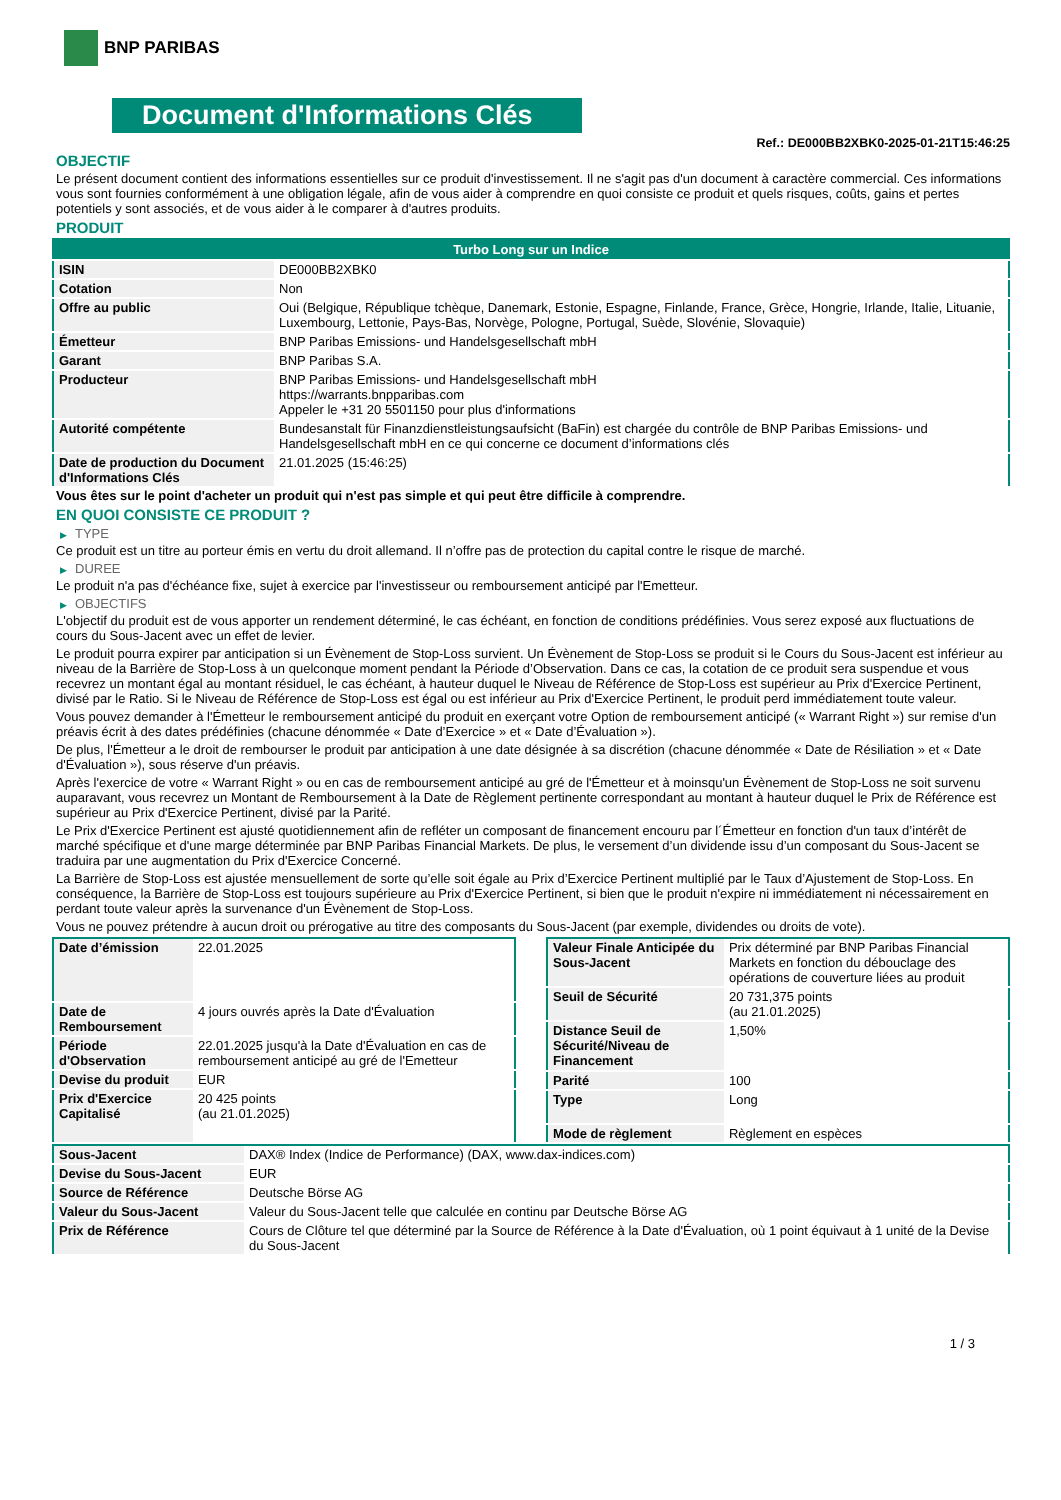BNP PARIBAS
Document d'Informations Clés
Ref.: DE000BB2XBK0-2025-01-21T15:46:25
OBJECTIF
Le présent document contient des informations essentielles sur ce produit d'investissement. Il ne s'agit pas d'un document à caractère commercial. Ces informations vous sont fournies conformément à une obligation légale, afin de vous aider à comprendre en quoi consiste ce produit et quels risques, coûts, gains et pertes potentiels y sont associés, et de vous aider à le comparer à d'autres produits.
PRODUIT
| Turbo Long sur un Indice | |
| ISIN | DE000BB2XBK0 |
| Cotation | Non |
| Offre au public | Oui (Belgique, République tchèque, Danemark, Estonie, Espagne, Finlande, France, Grèce, Hongrie, Irlande, Italie, Lituanie, Luxembourg, Lettonie, Pays-Bas, Norvège, Pologne, Portugal, Suède, Slovénie, Slovaquie) |
| Émetteur | BNP Paribas Emissions- und Handelsgesellschaft mbH |
| Garant | BNP Paribas S.A. |
| Producteur | BNP Paribas Emissions- und Handelsgesellschaft mbH https://warrants.bnpparibas.com Appeler le +31 20 5501150 pour plus d'informations |
| Autorité compétente | Bundesanstalt für Finanzdienstleistungsaufsicht (BaFin) est chargée du contrôle de BNP Paribas Emissions- und Handelsgesellschaft mbH en ce qui concerne ce document d’informations clés |
| Date de production du Document d'Informations Clés | 21.01.2025 (15:46:25) |
Vous êtes sur le point d'acheter un produit qui n'est pas simple et qui peut être difficile à comprendre.
EN QUOI CONSISTE CE PRODUIT ?
▶ TYPE
Ce produit est un titre au porteur émis en vertu du droit allemand. Il n’offre pas de protection du capital contre le risque de marché.
▶ DUREE
Le produit n'a pas d'échéance fixe, sujet à exercice par l'investisseur ou remboursement anticipé par l'Emetteur.
▶ OBJECTIFS
L'objectif du produit est de vous apporter un rendement déterminé, le cas échéant, en fonction de conditions prédéfinies. Vous serez exposé aux fluctuations de cours du Sous-Jacent avec un effet de levier.
Le produit pourra expirer par anticipation si un Évènement de Stop-Loss survient. Un Évènement de Stop-Loss se produit si le Cours du Sous-Jacent est inférieur au niveau de la Barrière de Stop-Loss à un quelconque moment pendant la Période d’Observation. Dans ce cas, la cotation de ce produit sera suspendue et vous recevrez un montant égal au montant résiduel, le cas échéant, à hauteur duquel le Niveau de Référence de Stop-Loss est supérieur au Prix d'Exercice Pertinent, divisé par le Ratio. Si le Niveau de Référence de Stop-Loss est égal ou est inférieur au Prix d'Exercice Pertinent, le produit perd immédiatement toute valeur.
Vous pouvez demander à l'Émetteur le remboursement anticipé du produit en exerçant votre Option de remboursement anticipé (« Warrant Right ») sur remise d'un préavis écrit à des dates prédéfinies (chacune dénommée « Date d’Exercice » et « Date d’Évaluation »).
De plus, l'Émetteur a le droit de rembourser le produit par anticipation à une date désignée à sa discrétion (chacune dénommée « Date de Résiliation » et « Date d'Évaluation »), sous réserve d'un préavis.
Après l'exercice de votre « Warrant Right » ou en cas de remboursement anticipé au gré de l'Émetteur et à moinsqu'un Évènement de Stop-Loss ne soit survenu auparavant, vous recevrez un Montant de Remboursement à la Date de Règlement pertinente correspondant au montant à hauteur duquel le Prix de Référence est supérieur au Prix d'Exercice Pertinent, divisé par la Parité.
Le Prix d'Exercice Pertinent est ajusté quotidiennement afin de refléter un composant de financement encouru par l´Émetteur en fonction d'un taux d’intérêt de marché spécifique et d'une marge déterminée par BNP Paribas Financial Markets. De plus, le versement d’un dividende issu d’un composant du Sous-Jacent se traduira par une augmentation du Prix d'Exercice Concerné.
La Barrière de Stop-Loss est ajustée mensuellement de sorte qu’elle soit égale au Prix d’Exercice Pertinent multiplié par le Taux d’Ajustement de Stop-Loss. En conséquence, la Barrière de Stop-Loss est toujours supérieure au Prix d'Exercice Pertinent, si bien que le produit n'expire ni immédiatement ni nécessairement en perdant toute valeur après la survenance d'un Évènement de Stop-Loss.
Vous ne pouvez prétendre à aucun droit ou prérogative au titre des composants du Sous-Jacent (par exemple, dividendes ou droits de vote).
| Date d’émission | 22.01.2025 |
| Date de Remboursement | 4 jours ouvrés après la Date d'Évaluation |
| Période d'Observation | 22.01.2025 jusqu'à la Date d'Évaluation en cas de remboursement anticipé au gré de l'Emetteur |
| Devise du produit | EUR |
| Prix d'Exercice Capitalisé | 20 425 points (au 21.01.2025) |
| Valeur Finale Anticipée du Sous-Jacent | Prix déterminé par BNP Paribas Financial Markets en fonction du débouclage des opérations de couverture liées au produit |
| Seuil de Sécurité | 20 731,375 points (au 21.01.2025) |
| Distance Seuil de Sécurité/Niveau de Financement | 1,50% |
| Parité | 100 |
| Type | Long |
| Mode de règlement | Règlement en espèces |
| Sous-Jacent | DAX® Index (Indice de Performance) (DAX, www.dax-indices.com) |
| Devise du Sous-Jacent | EUR |
| Source de Référence | Deutsche Börse AG |
| Valeur du Sous-Jacent | Valeur du Sous-Jacent telle que calculée en continu par Deutsche Börse AG |
| Prix de Référence | Cours de Clôture tel que déterminé par la Source de Référence à la Date d'Évaluation, où 1 point équivaut à 1 unité de la Devise du Sous-Jacent |
1 / 3